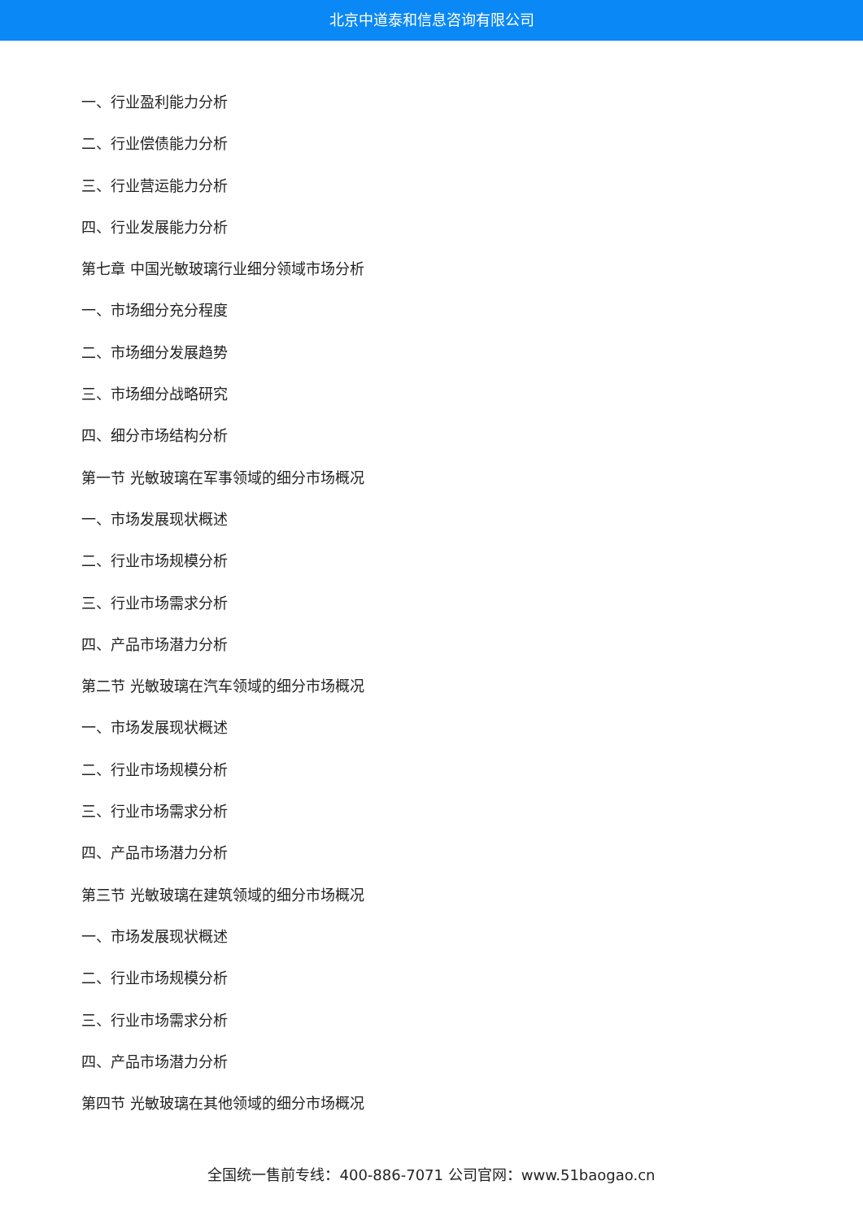北京中道泰和信息咨询有限公司
一、行业盈利能力分析
二、行业偿债能力分析
三、行业营运能力分析
四、行业发展能力分析
第七章 中国光敏玻璃行业细分领域市场分析
一、市场细分充分程度
二、市场细分发展趋势
三、市场细分战略研究
四、细分市场结构分析
第一节 光敏玻璃在军事领域的细分市场概况
一、市场发展现状概述
二、行业市场规模分析
三、行业市场需求分析
四、产品市场潜力分析
第二节 光敏玻璃在汽车领域的细分市场概况
一、市场发展现状概述
二、行业市场规模分析
三、行业市场需求分析
四、产品市场潜力分析
第三节 光敏玻璃在建筑领域的细分市场概况
一、市场发展现状概述
二、行业市场规模分析
三、行业市场需求分析
四、产品市场潜力分析
第四节 光敏玻璃在其他领域的细分市场概况
全国统一售前专线：400-886-7071 公司官网：www.51baogao.cn